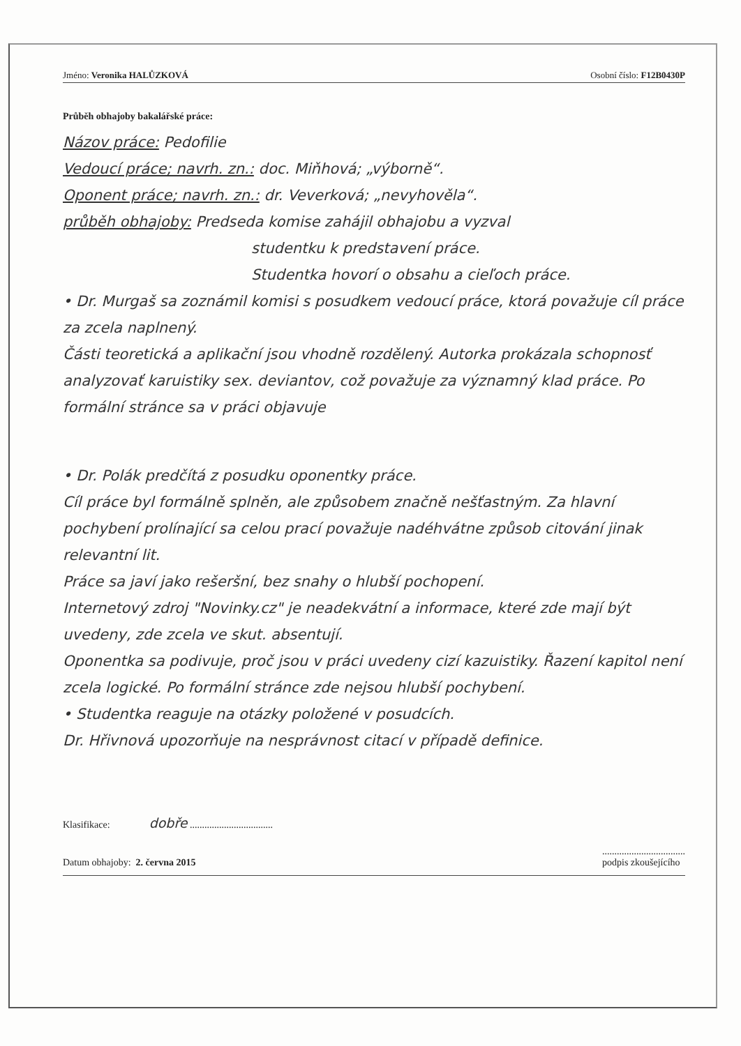Jméno: Veronika HALŮZKOVÁ Osobní číslo: F12B0430P
Průběh obhajoby bakalářské práce:
Názov práce: Pedofilie
Vedoucí práce; navrh. zn.: doc. Miňhová; „výborně“.
Oponent práce; navrh. zn.: dr. Veverková; „nevyhověla“.
průběh obhajoby: Predseda komise zahájil obhajobu a vyzval
studentku k predstavení práce.
Studentka hovorí o obsahu a cieľoch práce.
• Dr. Murgaš sa zoznámil komisi s posudkem vedoucí práce, ktorá považuje cíl práce za zcela naplnený.
Části teoretická a aplikační jsou vhodně rozdělený. Autorka prokázala schopnosť analyzovať karuistiky sex. deviantov, což považuje za významný klad práce. Po formální stránce sa v práci objavuje
• Dr. Polák predčítá z posudku oponentky práce.
Cíl práce byl formálně splněn, ale způsobem značně nešťastným. Za hlavní pochybení prolínající sa celou prací považuje nadéhvátne způsob citování jinak relevantní lit.
Práce sa javí jako rešeršní, bez snahy o hlubší pochopení.
Internetový zdroj "Novinky.cz" je neadekvátní a informace, které zde mají být uvedeny, zde zcela ve skut. absentují.
Oponentka sa podivuje, proč jsou v práci uvedeny cizí kazuistiky. Řazení kapitol není zcela logické. Po formální stránce zde nejsou hlubší pochybení.
• Studentka reaguje na otázky položené v posudcích.
Dr. Hřivnová upozorňuje na nesprávnost citací v případě definice.
Klasifikace: dobře ..................................
Datum obhajoby: 2. června 2015..................................
podpis zkoušejícího